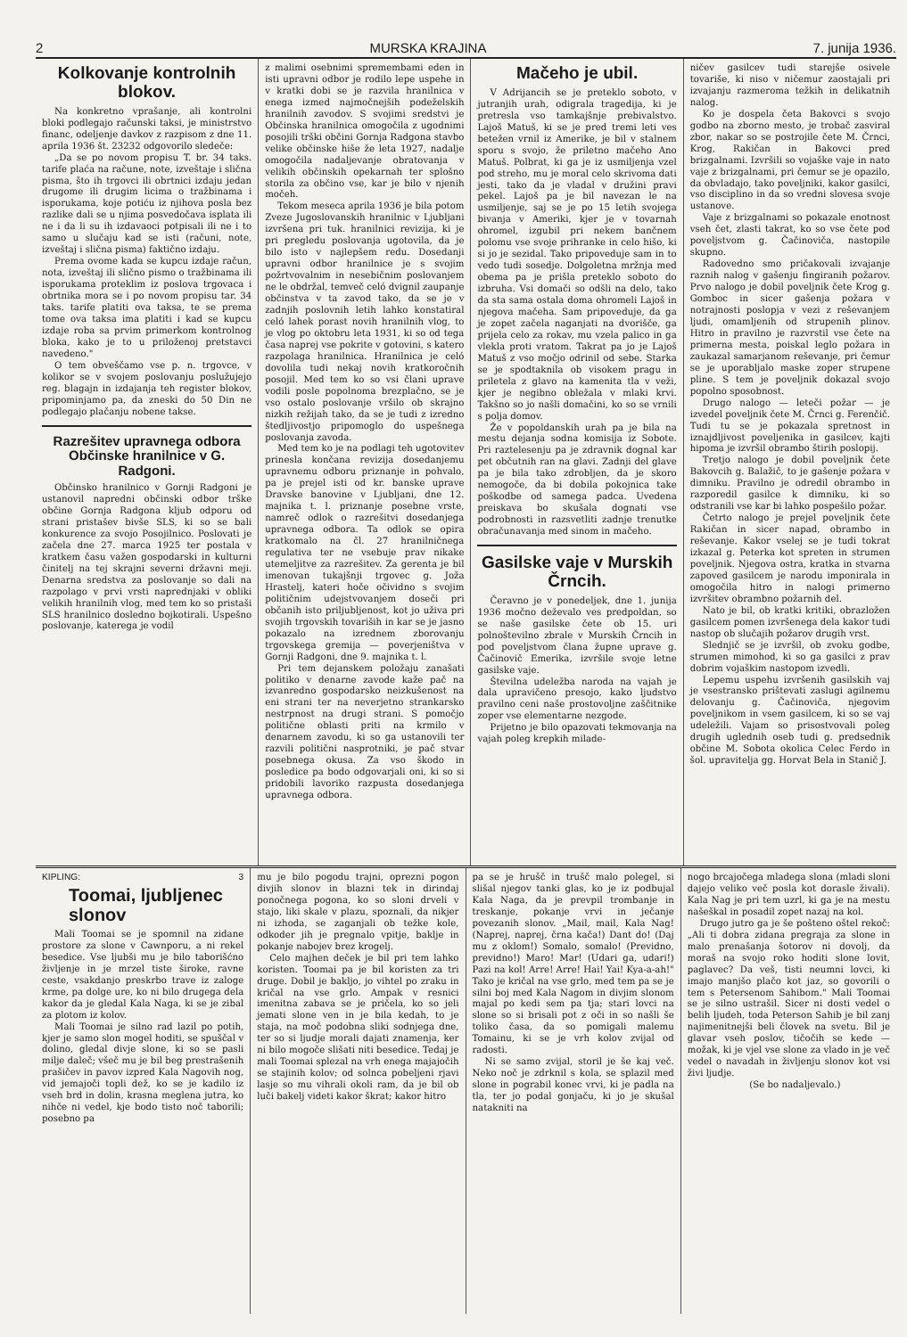2 MURSKA KRAJINA 7. junija 1936.
Kolkovanje kontrolnih blokov.
Na konkretno vprašanje, ali kontrolni bloki podlegajo računski taksi, je ministrstvo financ, odeljenje davkov z razpisom z dne 11. aprila 1936 št. 23232 odgovorilo sledeče:
„Da se po novom propisu T. br. 34 taks. tarife plaća na račune, note, izveštaje i slična pisma, što ih trgovci ili obrtnici izdaju jedan drugome ili drugim licima o tražbinama i isporukama, koje potiću iz njihova posla bez razlike dali se u njima posvedočava isplata ili ne i da li su ih izdavaoci potpisali ili ne i to samo u slučaju kad se isti (računi, note, izveštaj i slična pisma) faktično izdaju.
Prema ovome kada se kupcu izdaje račun, nota, izveštaj ili slično pismo o tražbinama ili isporukama proteklim iz poslova trgovaca i obrtnika mora se i po novom propisu tar. 34 taks. tarife platiti ova taksa, te se prema tome ova taksa ima platiti i kad se kupcu izdaje roba sa prvim primerkom kontrolnog bloka, kako je to u priloženoj pretstavci navedeno."
O tem obveščamo vse p. n. trgovce, v kolikor se v svojem poslovanju poslužujejo reg. blagajn in izdajanja teh register blokov, pripominjamo pa, da zneski do 50 Din ne podlegajo plačanju nobene takse.
Razrešitev upravnega odbora Občinske hranilnice v G. Radgoni.
Občinsko hranilnico v Gornji Radgoni je ustanovil napredni občinski odbor trške občine Gornja Radgona kljub odporu od strani pristašev bivše SLS, ki so se bali konkurence za svojo Posojilnico. Poslovati je začela dne 27. marca 1925 ter postala v kratkem času važen gospodarski in kulturni činitelj na tej skrajni severni državni meji. Denarna sredstva za poslovanje so dali na razpolago v prvi vrsti naprednjaki v obliki velikih hranilnih vlog, med tem ko so pristaši SLS hranilnico dosledno bojkotirali. Uspešno poslovanje, katerega je vodil
z malimi osebnimi spremembami eden in isti upravni odbor je rodilo lepe uspehe in v kratki dobi se je razvila hranilnica v enega izmed najmočnejših podeželskih hranilnih zavodov. S svojimi sredstvi je Občinska hranilnica omogočila z ugodnimi posojili trški občini Gornja Radgona stavbo velike občinske hiše že leta 1927, nadalje omogočila nadaljevanje obratovanja v velikih občinskih opekarnah ter splošno storila za občino vse, kar je bilo v njenih močeh.
Tekom meseca aprila 1936 je bila potom Zveze Jugoslovanskih hranilnic v Ljubljani izvršena pri tuk. hranilnici revizija, ki je pri pregledu poslovanja ugotovila, da je bilo isto v najlepšem redu. Dosedanji upravni odbor hranilnice je s svojim požrtvovalnim in nesebičnim poslovanjem ne le obdržal, temveč celó dvignil zaupanje občinstva v ta zavod tako, da se je v zadnjih poslovnih letih lahko konstatiral celó lahek porast novih hranilnih vlog, to je vlog po oktobru leta 1931, ki so od tega časa naprej vse pokrite v gotovini, s katero razpolaga hranilnica. Hranilnica je celó dovolila tudi nekaj novih kratkoročnih posojil. Med tem ko so vsi člani uprave vodili posle popolnoma brezplačno, se je vso ostalo poslovanje vršilo ob skrajno nizkih režijah tako, da se je tudi z izredno štedljivostjo pripomoglo do uspešnega poslovanja zavoda.
Med tem ko je na podlagi teh ugotovitev prinesla končana revizija dosedanjemu upravnemu odboru priznanje in pohvalo, pa je prejel isti od kr. banske uprave Dravske banovine v Ljubljani, dne 12. majnika t. l. priznanje posebne vrste, namreč odlok o razrešitvi dosedanjega upravnega odbora. Ta odlok se opira kratkomalo na čl. 27 hranilničnega regulativa ter ne vsebuje prav nikake utemeljitve za razrešitev. Za gerenta je bil imenovan tukajšnji trgovec g. Joža Hrastelj, kateri hoče očividno s svojim političnim udejstvovanjem doseči pri občanih isto priljubljenost, kot jo uživa pri svojih trgovskih tovariših in kar se je jasno pokazalo na izrednem zborovanju trgovskega gremija — poverjeništva v Gornji Radgoni, dne 9. majnika t. l.
Pri tem dejanskem položaju zanašati politiko v denarne zavode kaže pač na izvanredno gospodarsko neizkušenost na eni strani ter na neverjetno strankarsko nestrpnost na drugi strani. S pomočjo politične oblasti priti na krmilo v denarnem zavodu, ki so ga ustanovili ter razvili politični nasprotniki, je pač stvar posebnega okusa. Za vso škodo in posledice pa bodo odgovarjali oni, ki so si pridobili lavoriko razpusta dosedanjega upravnega odbora.
Mačeho je ubil.
V Adrijancih se je preteklo soboto, v jutranjih urah, odigrala tragedija, ki je pretresla vso tamkajšnje prebivalstvo. Lajoš Matuš, ki se je pred tremi leti ves betežen vrnil iz Amerike, je bil v stalnem sporu s svojo, že priletno mačeho Ano Matuš. Polbrat, ki ga je iz usmiljenja vzel pod streho, mu je moral celo skrivoma dati jesti, tako da je vladal v družini pravi pekel. Lajoš pa je bil navezan le na usmiljenje, saj se je po 15 letih svojega bivanja v Ameriki, kjer je v tovarnah ohromel, izgubil pri nekem bančnem polomu vse svoje prihranke in celo hišo, ki si jo je sezidal. Tako pripoveduje sam in to vedo tudi sosedje. Dolgoletna mržnja med obema pa je prišla preteklo soboto do izbruha. Vsi domači so odšli na delo, tako da sta sama ostala doma ohromeli Lajoš in njegova mačeha. Sam pripoveduje, da ga je zopet začela naganjati na dvorišče, ga prijela celo za rokav, mu vzela palico in ga vlekla proti vratom. Takrat pa jo je Lajoš Matuš z vso močjo odrinil od sebe. Starka se je spodtaknila ob visokem pragu in priletela z glavo na kamenita tla v veži, kjer je negibno obležala v mlaki krvi. Takšno so jo našli domačini, ko so se vrnili s polja domov.
Že v popoldanskih urah pa je bila na mestu dejanja sodna komisija iz Sobote. Pri raztelesenju pa je zdravnik dognal kar pet občutnih ran na glavi. Zadnji del glave pa je bila tako zdrobljen, da je skoro nemogoče, da bi dobila pokojnica take poškodbe od samega padca. Uvedena preiskava bo skušala dognati vse podrobnosti in razsvetliti zadnje trenutke obračunavanja med sinom in mačeho.
Gasilske vaje v Murskih Črncih.
Čeravno je v ponedeljek, dne 1. junija 1936 močno deževalo ves predpoldan, so se naše gasilske čete ob 15. uri polnoštevilno zbrale v Murskih Črncih in pod poveljstvom člana župne uprave g. Čačinovič Emerika, izvršile svoje letne gasilske vaje.
Številna udeležba naroda na vajah je dala upravičeno presojo, kako ljudstvo pravilno ceni naše prostovoljne zaščitnike zoper vse elementarne nezgode.
Prijetno je bilo opazovati tekmovanja na vajah poleg krepkih milade-
ničev gasilcev tudi starejše osivele tovariše, ki niso v ničemur zaostajali pri izvajanju razmeroma težkih in delikatnih nalog.
Ko je dospela četa Bakovci s svojo godbo na zborno mesto, je trobač zasviral zbor, nakar so se postrojile čete M. Črnci, Krog, Rakičan in Bakovci pred brizgalnami. Izvršili so vojaške vaje in nato vaje z brizgalnami, pri čemur se je opazilo, da obvladajo, tako poveljniki, kakor gasilci, vso disciplino in da so vredni slovesa svoje ustanove.
Vaje z brizgalnami so pokazale enotnost vseh čet, zlasti takrat, ko so vse čete pod poveljstvom g. Čačinoviča, nastopile skupno.
Radovedno smo pričakovali izvajanje raznih nalog v gašenju fingiranih požarov. Prvo nalogo je dobil poveljnik čete Krog g. Gomboc in sicer gašenja požara v notrajnosti poslopja v vezi z reševanjem ljudi, omamljenih od strupenih plinov. Hitro in pravilno je razvrstil vse čete na primerna mesta, poiskal leglo požara in zaukazal samarjanom reševanje, pri čemur se je uporabljalo maske zoper strupene pline. S tem je poveljnik dokazal svojo popolno sposobnost.
Drugo nalogo — leteči požar — je izvedel poveljnik čete M. Črnci g. Ferenčič. Tudi tu se je pokazala spretnost in iznajdljivost poveljenika in gasilcev, kajti hipoma je izvršil obrambo štirih poslopij.
Tretjo nalogo je dobil poveljnik čete Bakovcih g. Balažič, to je gašenje požara v dimniku. Pravilno je odredil obrambo in razporedil gasilce k dimniku, ki so odstranili vse kar bi lahko pospešilo požar.
Četrto nalogo je prejel poveljnik čete Rakičan in sicer napad, obrambo in reševanje. Kakor vselej se je tudi tokrat izkazal g. Peterka kot spreten in strumen poveljnik. Njegova ostra, kratka in stvarna zapoved gasilcem je narodu imponirala in omogočila hitro in nalogi primerno izvršitev obrambno požarnih del.
Nato je bil, ob kratki kritiki, obrazložen gasilcem pomen izvršenega dela kakor tudi nastop ob slučajih požarov drugih vrst.
Slednjič se je izvršil, ob zvoku godbe, strumen mimohod, ki so ga gasilci z prav dobrim vojaškim nastopom izvedli.
Lepemu uspehu izvršenih gasilskih vaj je vsestransko prištevati zaslugi agilnemu delovanju g. Čačinoviča, njegovim poveljnikom in vsem gasilcem, ki so se vaj udeležili. Vajam so prisostvovali poleg drugih uglednih oseb tudi g. predsednik občine M. Sobota okolica Celec Ferdo in šol. upravitelja gg. Horvat Bela in Stanič J.
KIPLING: 3
Toomai, ljubljenec slonov
Mali Toomai se je spomnil na zidane prostore za slone v Cawnporu, a ni rekel besedice. Vse ljubši mu je bilo taborišćno življenje in je mrzel tiste široke, ravne ceste, vsakdanjo preskrbo trave iz zaloge krme, pa dolge ure, ko ni bilo drugega dela kakor da je gledal Kala Naga, ki se je zibal za plotom iz kolov.
Mali Toomai je silno rad lazil po potih, kjer je samo slon mogel hoditi, se spuščal v dolino, gledal divje slone, ki so se pasli milje daleč; všeč mu je bil beg prestrašenih prašičev in pavov izpred Kala Nagovih nog, vid jemajoči topli dež, ko se je kadilo iz vseh brd in dolin, krasna meglena jutra, ko nihče ni vedel, kje bodo tisto noč taborili; posebno pa
mu je bilo pogodu trajni, oprezni pogon divjih slonov in blazni tek in dirindaj ponočnega pogona, ko so sloni drveli v stajo, liki skale v plazu, spoznali, da nikjer ni izhoda, se zaganjali ob težke kole, odkoder jih je pregnalo vpitje, baklje in pokanje nabojev brez krogelj.
Celo majhen deček je bil pri tem lahko koristen. Toomai pa je bil koristen za tri druge. Dobil je bakljo, jo vihtel po zraku in kričal na vse grlo. Ampak v resnici imenitna zabava se je pričela, ko so jeli jemati slone ven in je bila kedah, to je staja, na moč podobna sliki sodnjega dne, ter so si ljudje morali dajati znamenja, ker ni bilo mogoče slišati niti besedice. Tedaj je mali Toomai splezal na vrh enega majajočih se stajinih kolov; od solnca pobeljeni rjavi lasje so mu vihrali okoli ram, da je bil ob luči bakelj videti kakor škrat; kakor hitro
pa se je hrušč in trušč malo polegel, si slišal njegov tanki glas, ko je iz podbujal Kala Naga, da je prevpil trombanje in treskanje, pokanje vrvi in ječanje povezanih slonov. „Mail, mail, Kala Nag! (Naprej, naprej, črna kača!) Dant do! (Daj mu z oklom!) Somalo, somalo! (Previdno, previdno!) Maro! Mar! (Udari ga, udari!) Pazi na kol! Arre! Arre! Hai! Yai! Kya-a-ah!" Tako je kričal na vse grlo, med tem pa se je silni boj med Kala Nagom in divjim slonom majal po kedi sem pa tja; stari lovci na slone so si brisali pot z oči in so našli še toliko časa, da so pomigali malemu Tomainu, ki se je vrh kolov zvijal od radosti.
Ni se samo zvijal, storil je še kaj več. Neko noč je zdrknil s kola, se splazil med slone in pograbil konec vrvi, ki je padla na tla, ter jo podal gonjaču, ki jo je skušal natakniti na
nogo brcajočega mladega slona (mladi sloni dajejo veliko več posla kot dorasle živali). Kala Nag je pri tem uzrl, ki ga je na mestu našeškal in posadil zopet nazaj na kol.
Drugo jutro ga je še pošteno oštel rekoč: „Ali ti dobra zidana pregraja za slone in malo prenašanja šotorov ni dovolj, da moraš na svojo roko hoditi slone lovit, paglavec? Da veš, tisti neumni lovci, ki imajo manjšo plačo kot jaz, so govorili o tem s Petersenom Sahibom." Mali Toomai se je silno ustrašil. Sicer ni dosti vedel o belih ljudeh, toda Peterson Sahib je bil zanj najimenitnejši beli človek na svetu. Bil je glavar vseh poslov, tičočih se kede — možak, ki je vjel vse slone za vlado in je več vedel o navadah in življenju slonov kot vsi živi ljudje.
(Se bo nadaljevalo.)